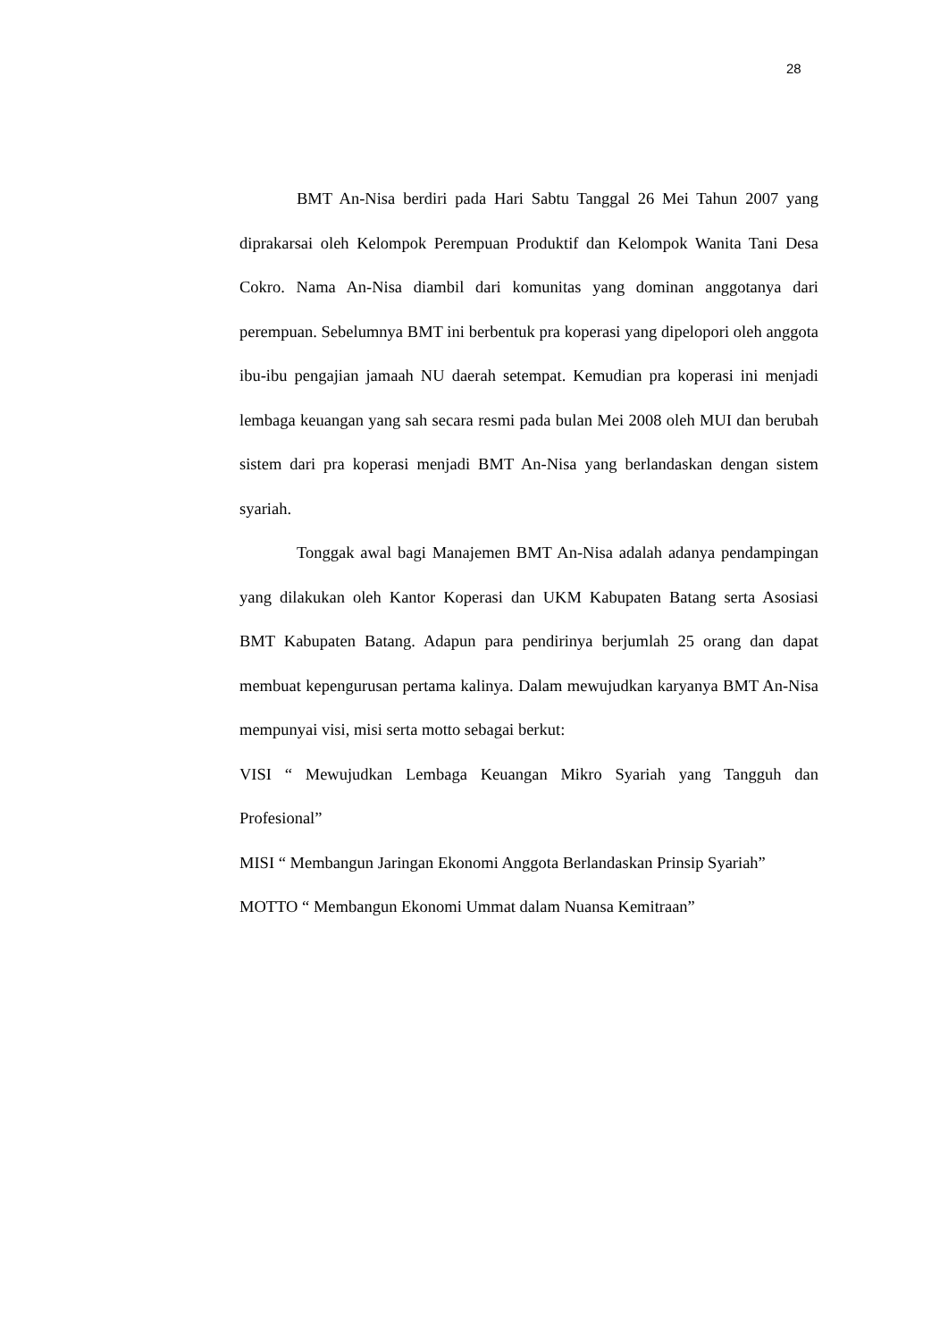28
BMT An-Nisa berdiri pada Hari Sabtu Tanggal 26 Mei Tahun 2007 yang diprakarsai oleh Kelompok Perempuan Produktif dan Kelompok Wanita Tani Desa Cokro. Nama An-Nisa diambil dari komunitas yang dominan anggotanya dari perempuan. Sebelumnya BMT ini berbentuk pra koperasi yang dipelopori oleh anggota ibu-ibu pengajian jamaah NU daerah setempat. Kemudian pra koperasi ini menjadi lembaga keuangan yang sah secara resmi pada bulan Mei 2008 oleh MUI dan berubah sistem dari pra koperasi menjadi BMT An-Nisa yang berlandaskan dengan sistem syariah.
Tonggak awal bagi Manajemen BMT An-Nisa adalah adanya pendampingan yang dilakukan oleh Kantor Koperasi dan UKM Kabupaten Batang serta Asosiasi BMT Kabupaten Batang. Adapun para pendirinya berjumlah 25 orang dan dapat membuat kepengurusan pertama kalinya. Dalam mewujudkan karyanya BMT An-Nisa mempunyai visi, misi serta motto sebagai berkut:
VISI “ Mewujudkan Lembaga Keuangan Mikro Syariah yang Tangguh dan Profesional”
MISI “ Membangun Jaringan Ekonomi Anggota Berlandaskan Prinsip Syariah”
MOTTO “ Membangun Ekonomi Ummat dalam Nuansa Kemitraan”